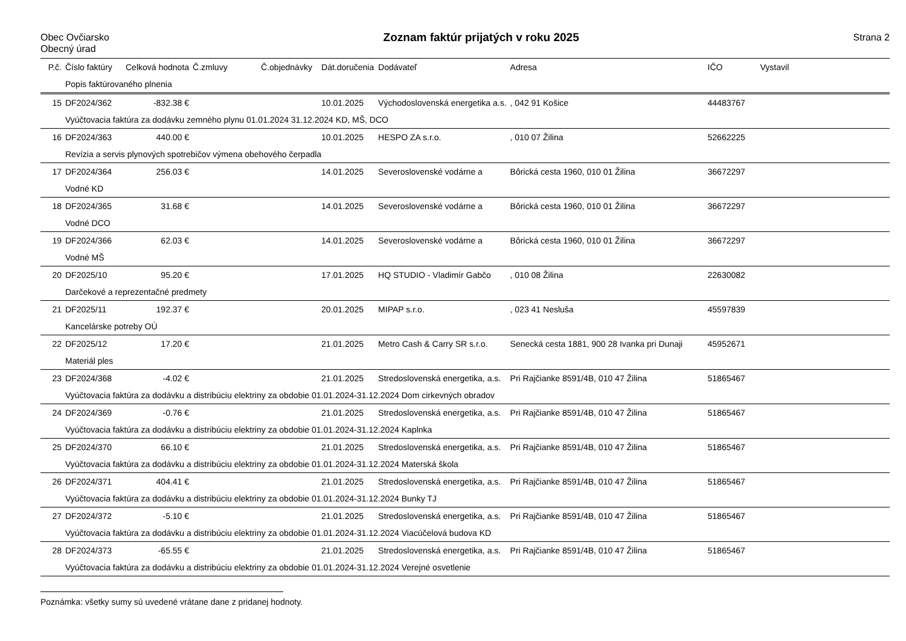Obec Ovčiarsko
Obecný úrad
Zoznam faktúr prijatých v roku 2025
Strana 2
| P.č. | Číslo faktúry | Celková hodnota | Č.zmluvy | Č.objednávky | Dát.doručenia | Dodávateľ | Adresa | IČO | Vystavil |
| --- | --- | --- | --- | --- | --- | --- | --- | --- | --- |
| | Popis faktúrovaného plnenia | | | | | | | | |
| 15 | DF2024/362 | -832.38 € | | | 10.01.2025 | Východoslovenská energetika a.s. | , 042 91 Košice | 44483767 | |
| | Vyúčtovacia faktúra za dodávku zemného plynu 01.01.2024 31.12.2024 KD, MŠ, DCO | | | | | | | | |
| 16 | DF2024/363 | 440.00 € | | | 10.01.2025 | HESPO ZA s.r.o. | , 010 07 Žilina | 52662225 | |
| | Revízia a servis plynových spotrebičov výmena obehového čerpadla | | | | | | | | |
| 17 | DF2024/364 | 256.03 € | | | 14.01.2025 | Severoslovenské vodárne a | Bôrická cesta 1960, 010 01 Žilina | 36672297 | |
| | Vodné KD | | | | | | | | |
| 18 | DF2024/365 | 31.68 € | | | 14.01.2025 | Severoslovenské vodárne a | Bôrická cesta 1960, 010 01 Žilina | 36672297 | |
| | Vodné DCO | | | | | | | | |
| 19 | DF2024/366 | 62.03 € | | | 14.01.2025 | Severoslovenské vodárne a | Bôrická cesta 1960, 010 01 Žilina | 36672297 | |
| | Vodné MŠ | | | | | | | | |
| 20 | DF2025/10 | 95.20 € | | | 17.01.2025 | HQ STUDIO - Vladimír Gabčo | , 010 08 Žilina | 22630082 | |
| | Darčekové a reprezentačné predmety | | | | | | | | |
| 21 | DF2025/11 | 192.37 € | | | 20.01.2025 | MIPAP s.r.o. | , 023 41 Nesluša | 45597839 | |
| | Kancelárske potreby OÚ | | | | | | | | |
| 22 | DF2025/12 | 17.20 € | | | 21.01.2025 | Metro Cash & Carry SR s.r.o. | Senecká cesta 1881, 900 28 Ivanka pri Dunaji | 45952671 | |
| | Materiál ples | | | | | | | | |
| 23 | DF2024/368 | -4.02 € | | | 21.01.2025 | Stredoslovenská energetika, a.s. | Pri Rajčianke 8591/4B, 010 47 Žilina | 51865467 | |
| | Vyúčtovacia faktúra za dodávku a distribúciu elektriny za obdobie 01.01.2024-31.12.2024 Dom cirkevných obradov | | | | | | | | |
| 24 | DF2024/369 | -0.76 € | | | 21.01.2025 | Stredoslovenská energetika, a.s. | Pri Rajčianke 8591/4B, 010 47 Žilina | 51865467 | |
| | Vyúčtovacia faktúra za dodávku a distribúciu elektriny za obdobie 01.01.2024-31.12.2024 Kaplnka | | | | | | | | |
| 25 | DF2024/370 | 66.10 € | | | 21.01.2025 | Stredoslovenská energetika, a.s. | Pri Rajčianke 8591/4B, 010 47 Žilina | 51865467 | |
| | Vyúčtovacia faktúra za dodávku a distribúciu elektriny za obdobie 01.01.2024-31.12.2024 Materská škola | | | | | | | | |
| 26 | DF2024/371 | 404.41 € | | | 21.01.2025 | Stredoslovenská energetika, a.s. | Pri Rajčianke 8591/4B, 010 47 Žilina | 51865467 | |
| | Vyúčtovacia faktúra za dodávku a distribúciu elektriny za obdobie 01.01.2024-31.12.2024 Bunky TJ | | | | | | | | |
| 27 | DF2024/372 | -5.10 € | | | 21.01.2025 | Stredoslovenská energetika, a.s. | Pri Rajčianke 8591/4B, 010 47 Žilina | 51865467 | |
| | Vyúčtovacia faktúra za dodávku a distribúciu elektriny za obdobie 01.01.2024-31.12.2024 Viacúčelová budova KD | | | | | | | | |
| 28 | DF2024/373 | -65.55 € | | | 21.01.2025 | Stredoslovenská energetika, a.s. | Pri Rajčianke 8591/4B, 010 47 Žilina | 51865467 | |
| | Vyúčtovacia faktúra za dodávku a distribúciu elektriny za obdobie 01.01.2024-31.12.2024 Verejné osvetlenie | | | | | | | | |
Poznámka: všetky sumy sú uvedené vrátane dane z pridanej hodnoty.